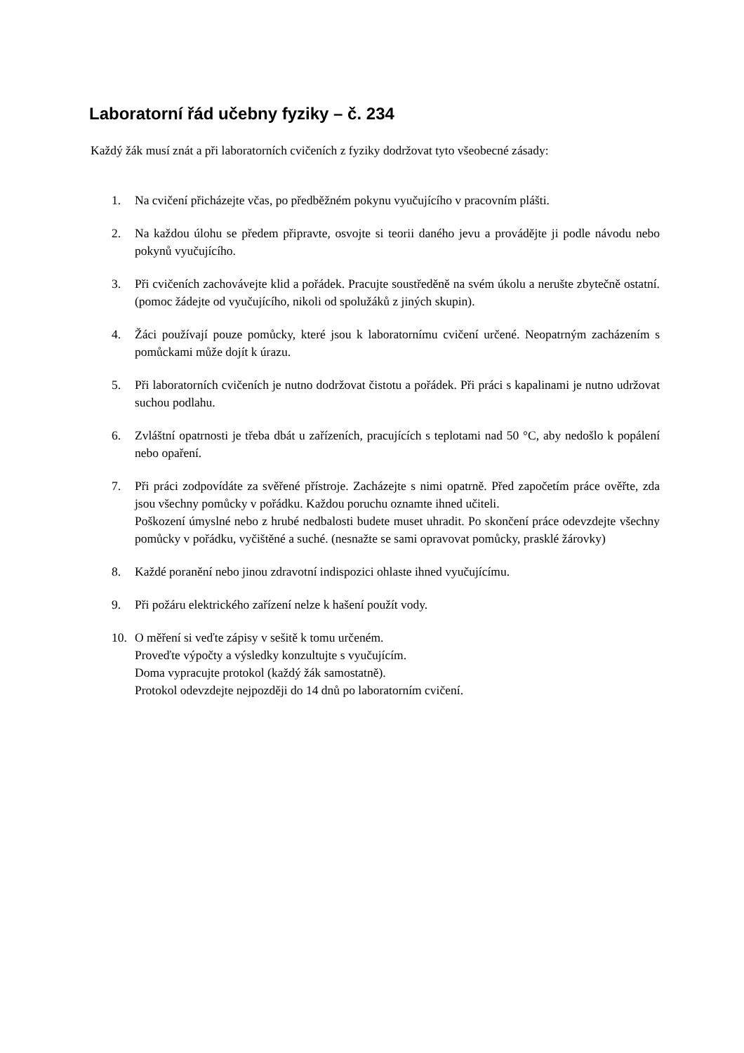Laboratorní řád učebny fyziky – č. 234
Každý žák musí znát a při laboratorních cvičeních z fyziky dodržovat tyto všeobecné zásady:
1. Na cvičení přicházejte včas, po předběžném pokynu vyučujícího v pracovním plášti.
2. Na každou úlohu se předem připravte, osvojte si teorii daného jevu a provádějte ji podle návodu nebo pokynů vyučujícího.
3. Při cvičeních zachovávejte klid a pořádek. Pracujte soustředěně na svém úkolu a nerušte zbytečně ostatní. (pomoc žádejte od vyučujícího, nikoli od spolužáků z jiných skupin).
4. Žáci používají pouze pomůcky, které jsou k laboratornímu cvičení určené. Neopatrným zacházením s pomůckami může dojít k úrazu.
5. Při laboratorních cvičeních je nutno dodržovat čistotu a pořádek. Při práci s kapalinami je nutno udržovat suchou podlahu.
6. Zvláštní opatrnosti je třeba dbát u zařízeních, pracujících s teplotami nad 50 °C, aby nedošlo k popálení nebo opaření.
7. Při práci zodpovídáte za svěřené přístroje. Zacházejte s nimi opatrně. Před započetím práce ověřte, zda jsou všechny pomůcky v pořádku. Každou poruchu oznamte ihned učiteli.
Poškození úmyslné nebo z hrubé nedbalosti budete muset uhradit. Po skončení práce odevzdejte všechny pomůcky v pořádku, vyčištěné a suché. (nesnažte se sami opravovat pomůcky, prasklé žárovky)
8. Každé poranění nebo jinou zdravotní indispozici ohlaste ihned vyučujícímu.
9. Při požáru elektrického zařízení nelze k hašení použít vody.
10. O měření si veďte zápisy v sešitě k tomu určeném.
Proveďte výpočty a výsledky konzultujte s vyučujícím.
Doma vypracujte protokol (každý žák samostatně).
Protokol odevzdejte nejpozději do 14 dnů po laboratorním cvičení.